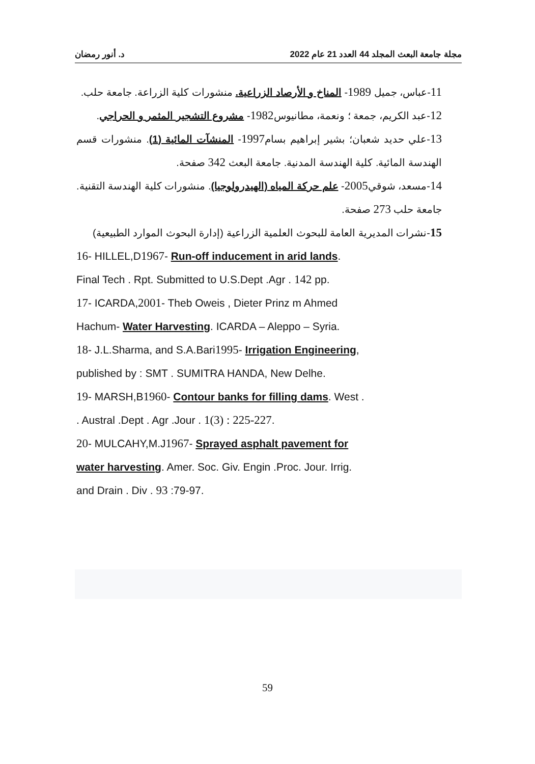مجلة جامعة البعث المجلد 44 العدد 21 عام 2022 د. أنور رمضان
11-عباس، جميل 1989- المناخ و الأرصاد الزراعية. منشورات كلية الزراعة. جامعة حلب.
12-عبد الكريم، جمعة ؛ ونعمة، مطانيوس1982- مشروع التشجير المثمر و الحراجي.
13-علي حديد شعبان؛ بشير إبراهيم بسام1997- المنشآت المائية (1). منشورات قسم الهندسة المائية. كلية الهندسة المدنية. جامعة البعث 342 صفحة.
14-مسعد، شوقي2005- علم حركة المياه (الهيدرولوجيا). منشورات كلية الهندسة التقنية. جامعة حلب 273 صفحة.
15-نشرات المديرية العامة للبحوث العلمية الزراعية (إدارة البحوث الموارد الطبيعية)
16- HILLEL,D1967- Run-off inducement in arid lands.
Final Tech . Rpt. Submitted to U.S.Dept .Agr . 142 pp.
17- ICARDA,2001- Theb Oweis , Dieter Prinz m Ahmed
Hachum- Water Harvesting. ICARDA – Aleppo – Syria.
18- J.L.Sharma, and S.A.Bari1995- Irrigation Engineering,
published by : SMT . SUMITRA HANDA, New Delhe.
19- MARSH,B1960- Contour banks for filling dams. West .
. Austral .Dept . Agr .Jour . 1(3) : 225-227.
20- MULCAHY,M.J1967- Sprayed asphalt pavement for
water harvesting. Amer. Soc. Giv. Engin .Proc. Jour. Irrig.
and Drain . Div . 93 :79-97.
59